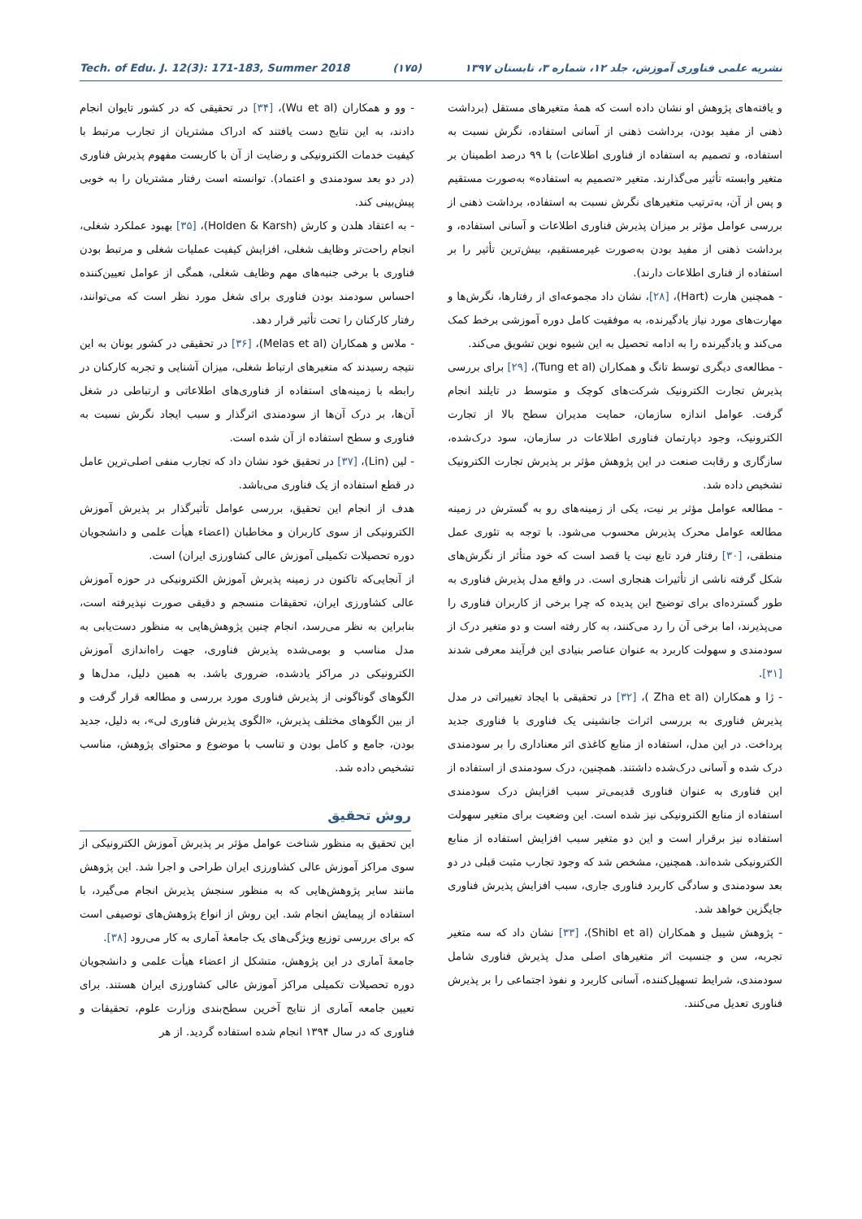نشریه علمی فناوری آموزش، جلد ۱۲، شماره ۳، تابستان ۱۳۹۷ (۱۷۵) Tech. of Edu. J. 12(3): 171-183, Summer 2018
و یافته‌های پژوهش او نشان داده است که همهٔ متغیرهای مستقل (برداشت ذهنی از مفید بودن، برداشت ذهنی از آسانی استفاده، نگرش نسبت به استفاده، و تصمیم به استفاده از فناوری اطلاعات) با ۹۹ درصد اطمینان بر متغیر وابسته تأثیر می‌گذارند. متغیر «تصمیم به استفاده» به‌صورت مستقیم و پس از آن، به‌ترتیب متغیرهای نگرش نسبت به استفاده، برداشت ذهنی از بررسی عوامل مؤثر بر میزان پذیرش فناوری اطلاعات و آسانی استفاده، و برداشت ذهنی از مفید بودن به‌صورت غیرمستقیم، بیش‌ترین تأثیر را بر استفاده از فناری اطلاعات دارند).
- همچنین هارت (Hart)، [۲۸]، نشان داد مجموعه‌ای از رفتارها، نگرش‌ها و مهارت‌های مورد نیاز یادگیرنده، به موفقیت کامل دوره آموزشی برخط کمک می‌کند و یادگیرنده را به ادامه تحصیل به این شیوه نوین تشویق می‌کند.
- مطالعه‌ی دیگری توسط تانگ و همکاران (Tung et al)، [۲۹] برای بررسی پذیرش تجارت الکترونیک شرکت‌های کوچک و متوسط در تایلند انجام گرفت. عوامل اندازه سازمان، حمایت مدیران سطح بالا از تجارت الکترونیک، وجود دپارتمان فناوری اطلاعات در سازمان، سود درک‌شده، سازگاری و رقابت صنعت در این پژوهش مؤثر بر پذیرش تجارت الکترونیک تشخیص داده شد.
- مطالعه عوامل مؤثر بر نیت، یکی از زمینه‌های رو به گسترش در زمینه مطالعه عوامل محرک پذیرش محسوب می‌شود. با توجه به تئوری عمل منطقی، [۳۰] رفتار فرد تابع نیت یا قصد است که خود متأثر از نگرش‌های شکل گرفته ناشی از تأثیرات هنجاری است. در واقع مدل پذیرش فناوری به طور گسترده‌ای برای توضیح این پدیده که چرا برخی از کاربران فناوری را می‌پذیرند، اما برخی آن را رد می‌کنند، به کار رفته است و دو متغیر درک از سودمندی و سهولت کاربرد به عنوان عناصر بنیادی این فرآیند معرفی شدند [۳۱].
- ژا و همکاران (Zha et al )، [۳۲] در تحقیقی با ایجاد تغییراتی در مدل پذیرش فناوری به بررسی اثرات جانشینی یک فناوری با فناوری جدید پرداخت. در این مدل، استفاده از منابع کاغذی اثر معناداری را بر سودمندی درک شده و آسانی درک‌شده داشتند. همچنین، درک سودمندی از استفاده از این فناوری به عنوان فناوری قدیمی‌تر سبب افزایش درک سودمندی استفاده از منابع الکترونیکی نیز شده است. این وضعیت برای متغیر سهولت استفاده نیز برقرار است و این دو متغیر سبب افزایش استفاده از منابع الکترونیکی شده‌اند. همچنین، مشخص شد که وجود تجارب مثبت قبلی در دو بعد سودمندی و سادگی کاربرد فناوری جاری، سبب افزایش پذیرش فناوری جایگزین خواهد شد.
- پژوهش شیبل و همکاران (Shibl et al)، [۳۳] نشان داد که سه متغیر تجربه، سن و جنسیت اثر متغیرهای اصلی مدل پذیرش فناوری شامل سودمندی، شرایط تسهیل‌کننده، آسانی کاربرد و نفوذ اجتماعی را بر پذیرش فناوری تعدیل می‌کنند.
- وو و همکاران (Wu et al)، [۳۴] در تحقیقی که در کشور تایوان انجام دادند، به این نتایج دست یافتند که ادراک مشتریان از تجارب مرتبط با کیفیت خدمات الکترونیکی و رضایت از آن با کاربست مفهوم پذیرش فناوری (در دو بعد سودمندی و اعتماد). توانسته است رفتار مشتریان را به خوبی پیش‌بینی کند.
- به اعتقاد هلدن و کارش (Holden & Karsh)، [۳۵] بهبود عملکرد شغلی، انجام راحت‌تر وظایف شغلی، افزایش کیفیت عملیات شغلی و مرتبط بودن فناوری با برخی جنبه‌های مهم وظایف شغلی، همگی از عوامل تعیین‌کننده احساس سودمند بودن فناوری برای شغل مورد نظر است که می‌توانند، رفتار کارکنان را تحت تأثیر قرار دهد.
- ملاس و همکاران (Melas et al)، [۳۶] در تحقیقی در کشور یونان به این نتیجه رسیدند که متغیرهای ارتباط شغلی، میزان آشنایی و تجربه کارکنان در رابطه با زمینه‌های استفاده از فناوری‌های اطلاعاتی و ارتباطی در شغل آن‌ها، بر درک آن‌ها از سودمندی اثرگذار و سبب ایجاد نگرش نسبت به فناوری و سطح استفاده از آن شده است.
- لین (Lin)، [۳۷] در تحقیق خود نشان داد که تجارب منفی اصلی‌ترین عامل در قطع استفاده از یک فناوری می‌باشد.
هدف از انجام این تحقیق، بررسی عوامل تأثیرگذار بر پذیرش آموزش الکترونیکی از سوی کاربران و مخاطبان (اعضاء هیأت علمی و دانشجویان دوره تحصیلات تکمیلی آموزش عالی کشاورزی ایران) است.
از آنجایی‌که تاکنون در زمینه پذیرش آموزش الکترونیکی در حوزه آموزش عالی کشاورزی ایران، تحقیقات منسجم و دقیقی صورت نپذیرفته است، بنابراین به نظر می‌رسد، انجام چنین پژوهش‌هایی به منظور دست‌یابی به مدل مناسب و بومی‌شده پذیرش فناوری، جهت راه‌اندازی آموزش الکترونیکی در مراکز یادشده، ضروری باشد. به همین دلیل، مدل‌ها و الگوهای گوناگونی از پذیرش فناوری مورد بررسی و مطالعه قرار گرفت و از بین الگوهای مختلف پذیرش، «الگوی پذیرش فناوری لی»، به دلیل، جدید بودن، جامع و کامل بودن و تناسب با موضوع و محتوای پژوهش، مناسب تشخیص داده شد.
روش تحقیق
این تحقیق به منظور شناخت عوامل مؤثر بر پذیرش آموزش الکترونیکی از سوی مراکز آموزش عالی کشاورزی ایران طراحی و اجرا شد. این پژوهش مانند سایر پژوهش‌هایی که به منظور سنجش پذیرش انجام می‌گیرد، با استفاده از پیمایش انجام شد. این روش از انواع پژوهش‌های توصیفی است که برای بررسی توزیع ویژگی‌های یک جامعهٔ آماری به کار می‌رود [۳۸].
جامعهٔ آماری در این پژوهش، متشکل از اعضاء هیأت علمی و دانشجویان دوره تحصیلات تکمیلی مراکز آموزش عالی کشاورزی ایران هستند. برای تعیین جامعه آماری از نتایج آخرین سطح‌بندی وزارت علوم، تحقیقات و فناوری که در سال ۱۳۹۴ انجام شده استفاده گردید. از هر